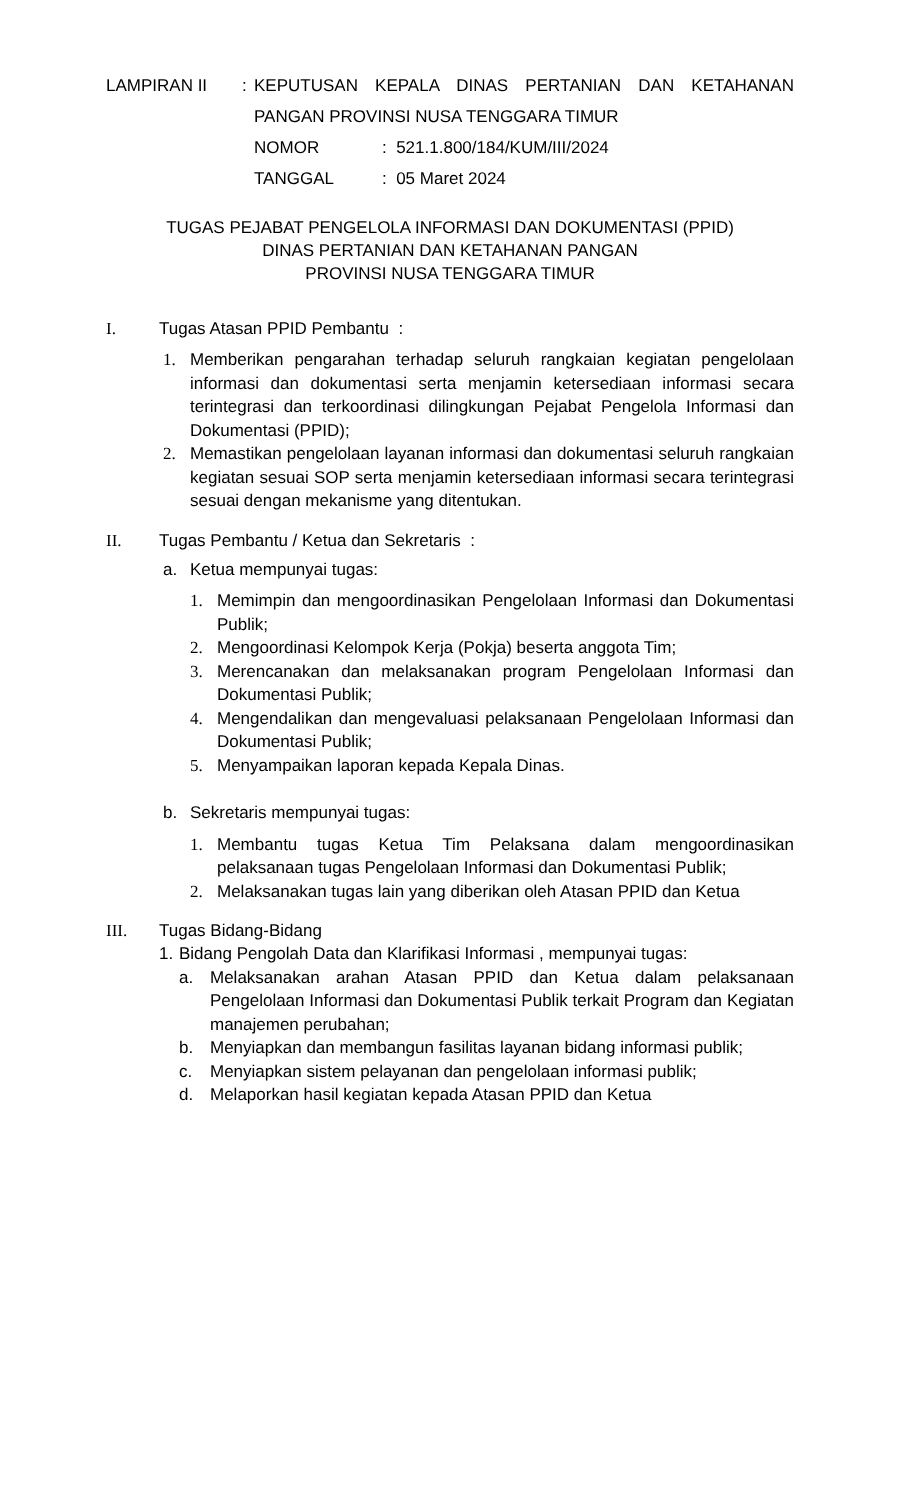LAMPIRAN II : KEPUTUSAN KEPALA DINAS PERTANIAN DAN KETAHANAN PANGAN PROVINSI NUSA TENGGARA TIMUR
NOMOR: 521.1.800/184/KUM/III/2024
TANGGAL: 05 Maret 2024
TUGAS PEJABAT PENGELOLA INFORMASI DAN DOKUMENTASI (PPID)
DINAS PERTANIAN DAN KETAHANAN PANGAN
PROVINSI NUSA TENGGARA TIMUR
I. Tugas Atasan PPID Pembantu :
1. Memberikan pengarahan terhadap seluruh rangkaian kegiatan pengelolaan informasi dan dokumentasi serta menjamin ketersediaan informasi secara terintegrasi dan terkoordinasi dilingkungan Pejabat Pengelola Informasi dan Dokumentasi (PPID);
2. Memastikan pengelolaan layanan informasi dan dokumentasi seluruh rangkaian kegiatan sesuai SOP serta menjamin ketersediaan informasi secara terintegrasi sesuai dengan mekanisme yang ditentukan.
II. Tugas Pembantu / Ketua dan Sekretaris :
a. Ketua mempunyai tugas:
1. Memimpin dan mengoordinasikan Pengelolaan Informasi dan Dokumentasi Publik;
2. Mengoordinasi Kelompok Kerja (Pokja) beserta anggota Tim;
3. Merencanakan dan melaksanakan program Pengelolaan Informasi dan Dokumentasi Publik;
4. Mengendalikan dan mengevaluasi pelaksanaan Pengelolaan Informasi dan Dokumentasi Publik;
5. Menyampaikan laporan kepada Kepala Dinas.
b. Sekretaris mempunyai tugas:
1. Membantu tugas Ketua Tim Pelaksana dalam mengoordinasikan pelaksanaan tugas Pengelolaan Informasi dan Dokumentasi Publik;
2. Melaksanakan tugas lain yang diberikan oleh Atasan PPID dan Ketua
III. Tugas Bidang-Bidang
1. Bidang Pengolah Data dan Klarifikasi Informasi , mempunyai tugas:
a. Melaksanakan arahan Atasan PPID dan Ketua dalam pelaksanaan Pengelolaan Informasi dan Dokumentasi Publik terkait Program dan Kegiatan manajemen perubahan;
b. Menyiapkan dan membangun fasilitas layanan bidang informasi publik;
c. Menyiapkan sistem pelayanan dan pengelolaan informasi publik;
d. Melaporkan hasil kegiatan kepada Atasan PPID dan Ketua